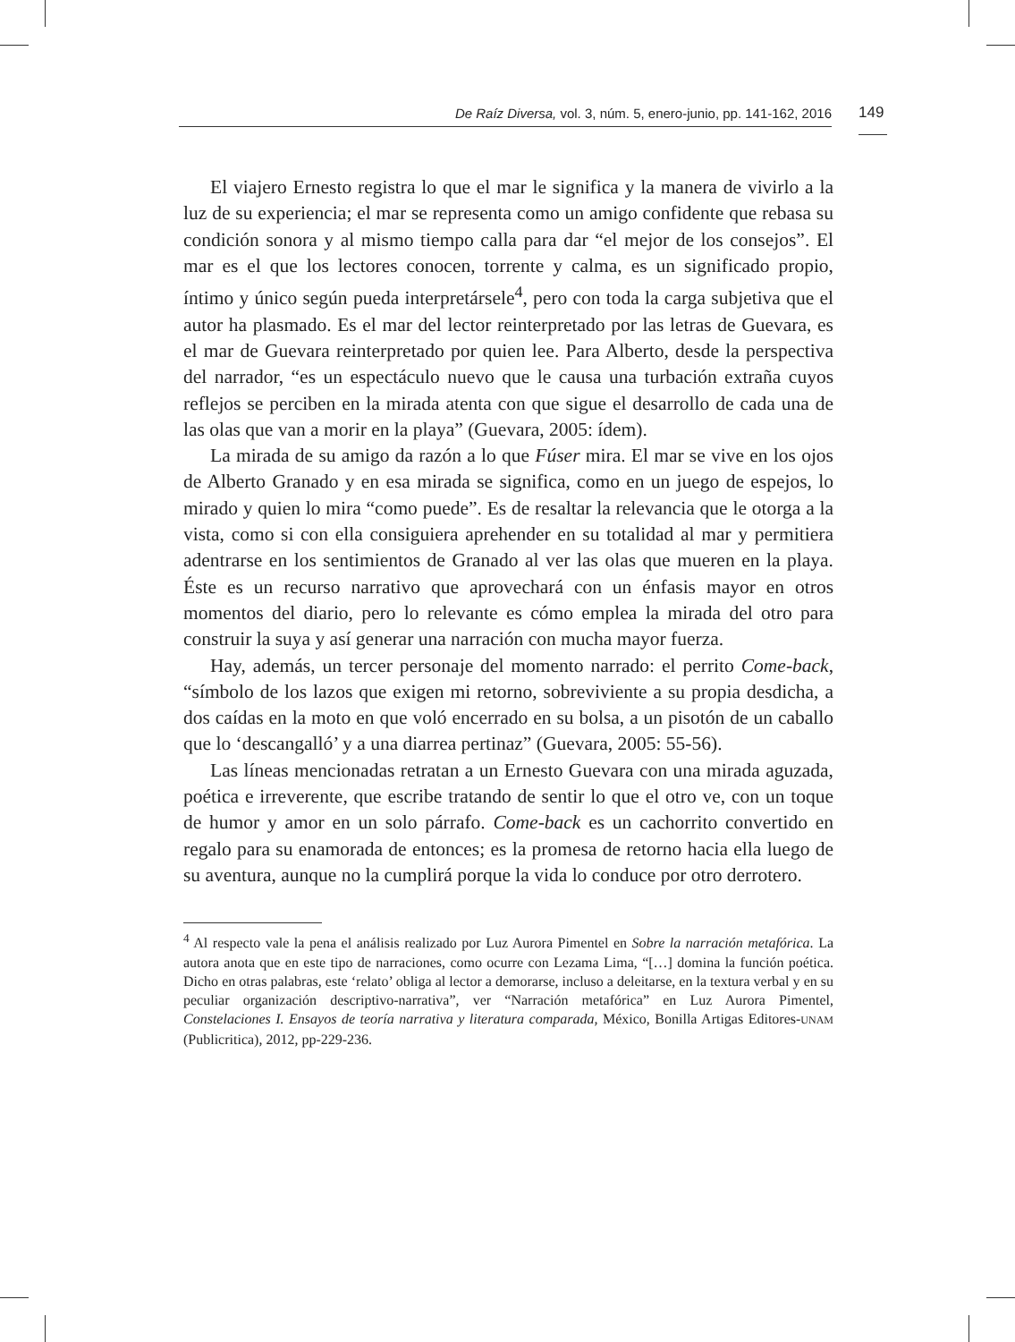De Raíz Diversa, vol. 3, núm. 5, enero-junio, pp. 141-162, 2016 149
El viajero Ernesto registra lo que el mar le significa y la manera de vivirlo a la luz de su experiencia; el mar se representa como un amigo confidente que rebasa su condición sonora y al mismo tiempo calla para dar “el mejor de los consejos”. El mar es el que los lectores conocen, torrente y calma, es un significado propio, íntimo y único según pueda interpretársele<sup>4</sup>, pero con toda la carga subjetiva que el autor ha plasmado. Es el mar del lector reinterpretado por las letras de Guevara, es el mar de Guevara reinterpretado por quien lee. Para Alberto, desde la perspectiva del narrador, “es un espectáculo nuevo que le causa una turbación extraña cuyos reflejos se perciben en la mirada atenta con que sigue el desarrollo de cada una de las olas que van a morir en la playa” (Guevara, 2005: ídem).
La mirada de su amigo da razón a lo que Fúser mira. El mar se vive en los ojos de Alberto Granado y en esa mirada se significa, como en un juego de espejos, lo mirado y quien lo mira “como puede”. Es de resaltar la relevancia que le otorga a la vista, como si con ella consiguiera aprehender en su totalidad al mar y permitiera adentrarse en los sentimientos de Granado al ver las olas que mueren en la playa. Éste es un recurso narrativo que aprovechará con un énfasis mayor en otros momentos del diario, pero lo relevante es cómo emplea la mirada del otro para construir la suya y así generar una narración con mucha mayor fuerza.
Hay, además, un tercer personaje del momento narrado: el perrito Come-back, “símbolo de los lazos que exigen mi retorno, sobreviviente a su propia desdicha, a dos caídas en la moto en que voló encerrado en su bolsa, a un pisotón de un caballo que lo ‘descangalló’ y a una diarrea pertinaz” (Guevara, 2005: 55-56).
Las líneas mencionadas retratan a un Ernesto Guevara con una mirada aguzada, poética e irreverente, que escribe tratando de sentir lo que el otro ve, con un toque de humor y amor en un solo párrafo. Come-back es un cachorrito convertido en regalo para su enamorada de entonces; es la promesa de retorno hacia ella luego de su aventura, aunque no la cumplirá porque la vida lo conduce por otro derrotero.
<sup>4</sup> Al respecto vale la pena el análisis realizado por Luz Aurora Pimentel en Sobre la narración metafórica. La autora anota que en este tipo de narraciones, como ocurre con Lezama Lima, “[…] domina la función poética. Dicho en otras palabras, este ‘relato’ obliga al lector a demorarse, incluso a deleitarse, en la textura verbal y en su peculiar organización descriptivo-narrativa”, ver “Narración metafórica” en Luz Aurora Pimentel, Constelaciones I. Ensayos de teoría narrativa y literatura comparada, México, Bonilla Artigas Editores-UNAM (Publicritica), 2012, pp-229-236.